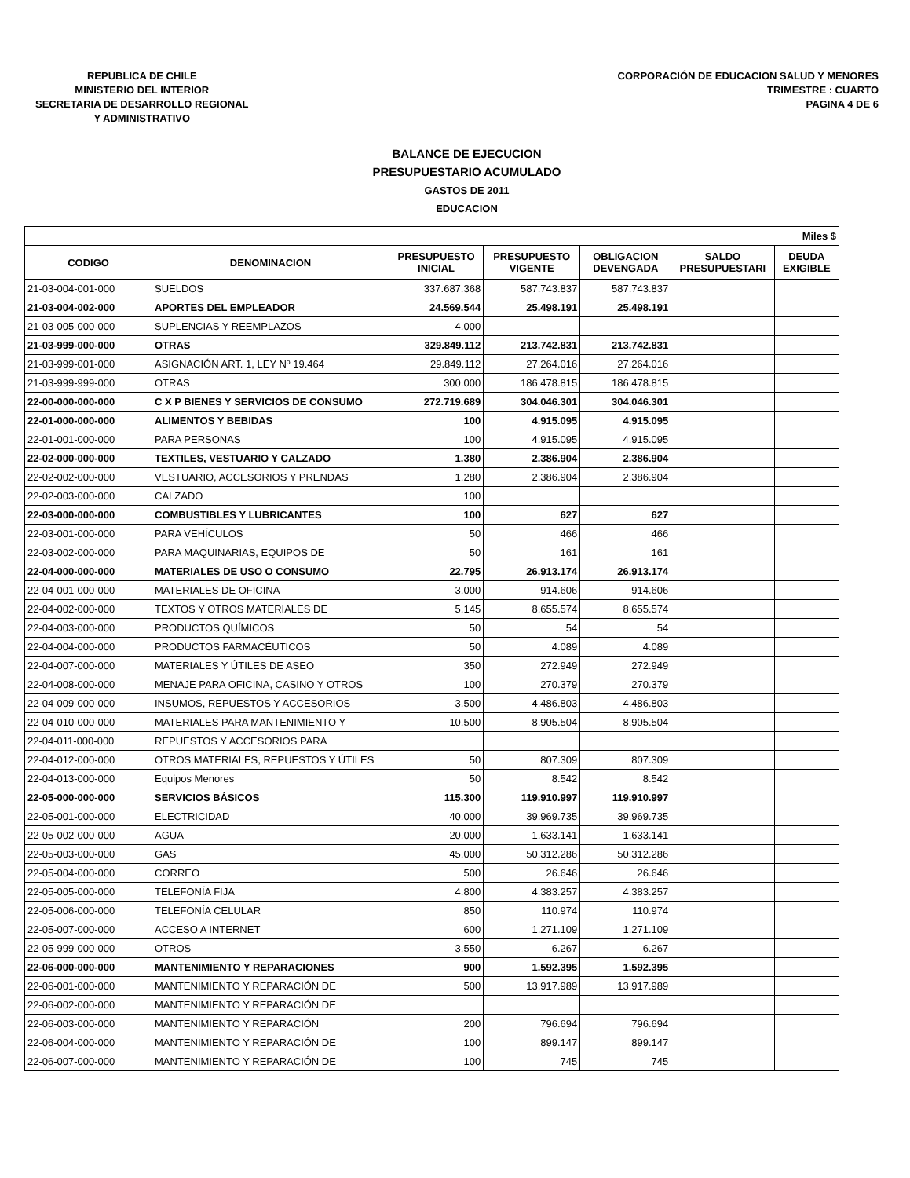REPUBLICA DE CHILE
MINISTERIO DEL INTERIOR
SECRETARIA DE DESARROLLO REGIONAL
Y ADMINISTRATIVO
CORPORACIÓN DE EDUCACION SALUD Y MENORES
TRIMESTRE : CUARTO
PAGINA 4 DE 6
BALANCE DE EJECUCION
PRESUPUESTARIO ACUMULADO
GASTOS DE 2011
EDUCACION
| Miles $ | | | | | | |
| CODIGO | DENOMINACION | PRESUPUESTO INICIAL | PRESUPUESTO VIGENTE | OBLIGACION DEVENGADA | SALDO PRESUPUESTARI | DEUDA EXIGIBLE |
| 21-03-004-001-000 | SUELDOS | 337.687.368 | 587.743.837 | 587.743.837 | | |
| 21-03-004-002-000 | APORTES DEL EMPLEADOR | 24.569.544 | 25.498.191 | 25.498.191 | | |
| 21-03-005-000-000 | SUPLENCIAS Y REEMPLAZOS | 4.000 | | | | |
| 21-03-999-000-000 | OTRAS | 329.849.112 | 213.742.831 | 213.742.831 | | |
| 21-03-999-001-000 | ASIGNACIÓN ART. 1, LEY Nº 19.464 | 29.849.112 | 27.264.016 | 27.264.016 | | |
| 21-03-999-999-000 | OTRAS | 300.000 | 186.478.815 | 186.478.815 | | |
| 22-00-000-000-000 | C X P BIENES Y SERVICIOS DE CONSUMO | 272.719.689 | 304.046.301 | 304.046.301 | | |
| 22-01-000-000-000 | ALIMENTOS Y BEBIDAS | 100 | 4.915.095 | 4.915.095 | | |
| 22-01-001-000-000 | PARA PERSONAS | 100 | 4.915.095 | 4.915.095 | | |
| 22-02-000-000-000 | TEXTILES, VESTUARIO Y CALZADO | 1.380 | 2.386.904 | 2.386.904 | | |
| 22-02-002-000-000 | VESTUARIO, ACCESORIOS Y PRENDAS | 1.280 | 2.386.904 | 2.386.904 | | |
| 22-02-003-000-000 | CALZADO | 100 | | | | |
| 22-03-000-000-000 | COMBUSTIBLES Y LUBRICANTES | 100 | 627 | 627 | | |
| 22-03-001-000-000 | PARA VEHÍCULOS | 50 | 466 | 466 | | |
| 22-03-002-000-000 | PARA MAQUINARIAS, EQUIPOS DE | 50 | 161 | 161 | | |
| 22-04-000-000-000 | MATERIALES DE USO O CONSUMO | 22.795 | 26.913.174 | 26.913.174 | | |
| 22-04-001-000-000 | MATERIALES DE OFICINA | 3.000 | 914.606 | 914.606 | | |
| 22-04-002-000-000 | TEXTOS Y OTROS MATERIALES DE | 5.145 | 8.655.574 | 8.655.574 | | |
| 22-04-003-000-000 | PRODUCTOS QUÍMICOS | 50 | 54 | 54 | | |
| 22-04-004-000-000 | PRODUCTOS FARMACÉUTICOS | 50 | 4.089 | 4.089 | | |
| 22-04-007-000-000 | MATERIALES Y ÚTILES DE ASEO | 350 | 272.949 | 272.949 | | |
| 22-04-008-000-000 | MENAJE PARA OFICINA, CASINO Y OTROS | 100 | 270.379 | 270.379 | | |
| 22-04-009-000-000 | INSUMOS, REPUESTOS Y ACCESORIOS | 3.500 | 4.486.803 | 4.486.803 | | |
| 22-04-010-000-000 | MATERIALES PARA MANTENIMIENTO Y | 10.500 | 8.905.504 | 8.905.504 | | |
| 22-04-011-000-000 | REPUESTOS Y ACCESORIOS PARA | | | | | |
| 22-04-012-000-000 | OTROS MATERIALES, REPUESTOS Y ÚTILES | 50 | 807.309 | 807.309 | | |
| 22-04-013-000-000 | Equipos Menores | 50 | 8.542 | 8.542 | | |
| 22-05-000-000-000 | SERVICIOS BÁSICOS | 115.300 | 119.910.997 | 119.910.997 | | |
| 22-05-001-000-000 | ELECTRICIDAD | 40.000 | 39.969.735 | 39.969.735 | | |
| 22-05-002-000-000 | AGUA | 20.000 | 1.633.141 | 1.633.141 | | |
| 22-05-003-000-000 | GAS | 45.000 | 50.312.286 | 50.312.286 | | |
| 22-05-004-000-000 | CORREO | 500 | 26.646 | 26.646 | | |
| 22-05-005-000-000 | TELEFONÍA FIJA | 4.800 | 4.383.257 | 4.383.257 | | |
| 22-05-006-000-000 | TELEFONÍA CELULAR | 850 | 110.974 | 110.974 | | |
| 22-05-007-000-000 | ACCESO A INTERNET | 600 | 1.271.109 | 1.271.109 | | |
| 22-05-999-000-000 | OTROS | 3.550 | 6.267 | 6.267 | | |
| 22-06-000-000-000 | MANTENIMIENTO Y REPARACIONES | 900 | 1.592.395 | 1.592.395 | | |
| 22-06-001-000-000 | MANTENIMIENTO Y REPARACIÓN DE | 500 | 13.917.989 | 13.917.989 | | |
| 22-06-002-000-000 | MANTENIMIENTO Y REPARACIÓN DE | | | | | |
| 22-06-003-000-000 | MANTENIMIENTO Y REPARACIÓN | 200 | 796.694 | 796.694 | | |
| 22-06-004-000-000 | MANTENIMIENTO Y REPARACIÓN DE | 100 | 899.147 | 899.147 | | |
| 22-06-007-000-000 | MANTENIMIENTO Y REPARACIÓN DE | 100 | 745 | 745 | | |